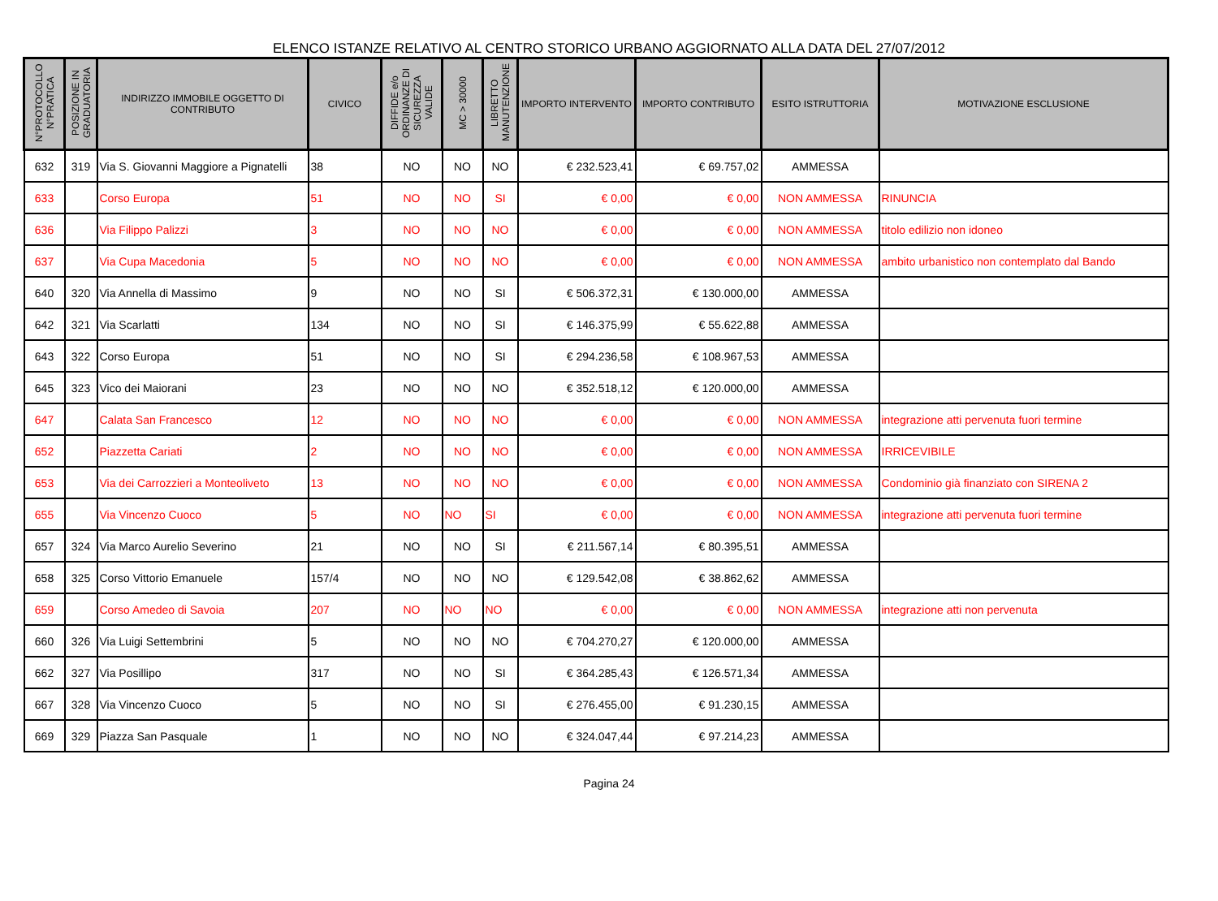ELENCO ISTANZE RELATIVO AL CENTRO STORICO URBANO AGGIORNATO ALLA DATA DEL 27/07/2012
| N°PROTOCOLLO N°PRATICA | POSIZIONE IN GRADUATORIA | INDIRIZZO IMMOBILE OGGETTO DI CONTRIBUTO | CIVICO | DIFFIDE e/o ORDINANZE DI SICUREZZA VALIDE | MC > 30000 | LIBRETTO MANUTENZIONE | IMPORTO INTERVENTO | IMPORTO CONTRIBUTO | ESITO ISTRUTTORIA | MOTIVAZIONE ESCLUSIONE |
| --- | --- | --- | --- | --- | --- | --- | --- | --- | --- | --- |
| 632 | 319 | Via S. Giovanni Maggiore a Pignatelli | 38 | NO | NO | NO | € 232.523,41 | € 69.757,02 | AMMESSA | |
| 633 | | Corso Europa | 51 | NO | NO | SI | € 0,00 | € 0,00 | NON AMMESSA | RINUNCIA |
| 636 | | Via Filippo Palizzi | 3 | NO | NO | NO | € 0,00 | € 0,00 | NON AMMESSA | titolo edilizio non idoneo |
| 637 | | Via Cupa Macedonia | 5 | NO | NO | NO | € 0,00 | € 0,00 | NON AMMESSA | ambito urbanistico non contemplato dal Bando |
| 640 | 320 | Via Annella di Massimo | 9 | NO | NO | SI | € 506.372,31 | € 130.000,00 | AMMESSA | |
| 642 | 321 | Via Scarlatti | 134 | NO | NO | SI | € 146.375,99 | € 55.622,88 | AMMESSA | |
| 643 | 322 | Corso Europa | 51 | NO | NO | SI | € 294.236,58 | € 108.967,53 | AMMESSA | |
| 645 | 323 | Vico dei Maiorani | 23 | NO | NO | NO | € 352.518,12 | € 120.000,00 | AMMESSA | |
| 647 | | Calata San Francesco | 12 | NO | NO | NO | € 0,00 | € 0,00 | NON AMMESSA | integrazione atti pervenuta fuori termine |
| 652 | | Piazzetta Cariati | 2 | NO | NO | NO | € 0,00 | € 0,00 | NON AMMESSA | IRRICEVIBILE |
| 653 | | Via dei Carrozzieri a Monteoliveto | 13 | NO | NO | NO | € 0,00 | € 0,00 | NON AMMESSA | Condominio già finanziato con SIRENA 2 |
| 655 | | Via Vincenzo Cuoco | 5 | NO | NO | SI | € 0,00 | € 0,00 | NON AMMESSA | integrazione atti pervenuta fuori termine |
| 657 | 324 | Via Marco Aurelio Severino | 21 | NO | NO | SI | € 211.567,14 | € 80.395,51 | AMMESSA | |
| 658 | 325 | Corso Vittorio Emanuele | 157/4 | NO | NO | NO | € 129.542,08 | € 38.862,62 | AMMESSA | |
| 659 | | Corso Amedeo di Savoia | 207 | NO | NO | NO | € 0,00 | € 0,00 | NON AMMESSA | integrazione atti non pervenuta |
| 660 | 326 | Via Luigi Settembrini | 5 | NO | NO | NO | € 704.270,27 | € 120.000,00 | AMMESSA | |
| 662 | 327 | Via Posillipo | 317 | NO | NO | SI | € 364.285,43 | € 126.571,34 | AMMESSA | |
| 667 | 328 | Via Vincenzo Cuoco | 5 | NO | NO | SI | € 276.455,00 | € 91.230,15 | AMMESSA | |
| 669 | 329 | Piazza San Pasquale | 1 | NO | NO | NO | € 324.047,44 | € 97.214,23 | AMMESSA | |
Pagina 24